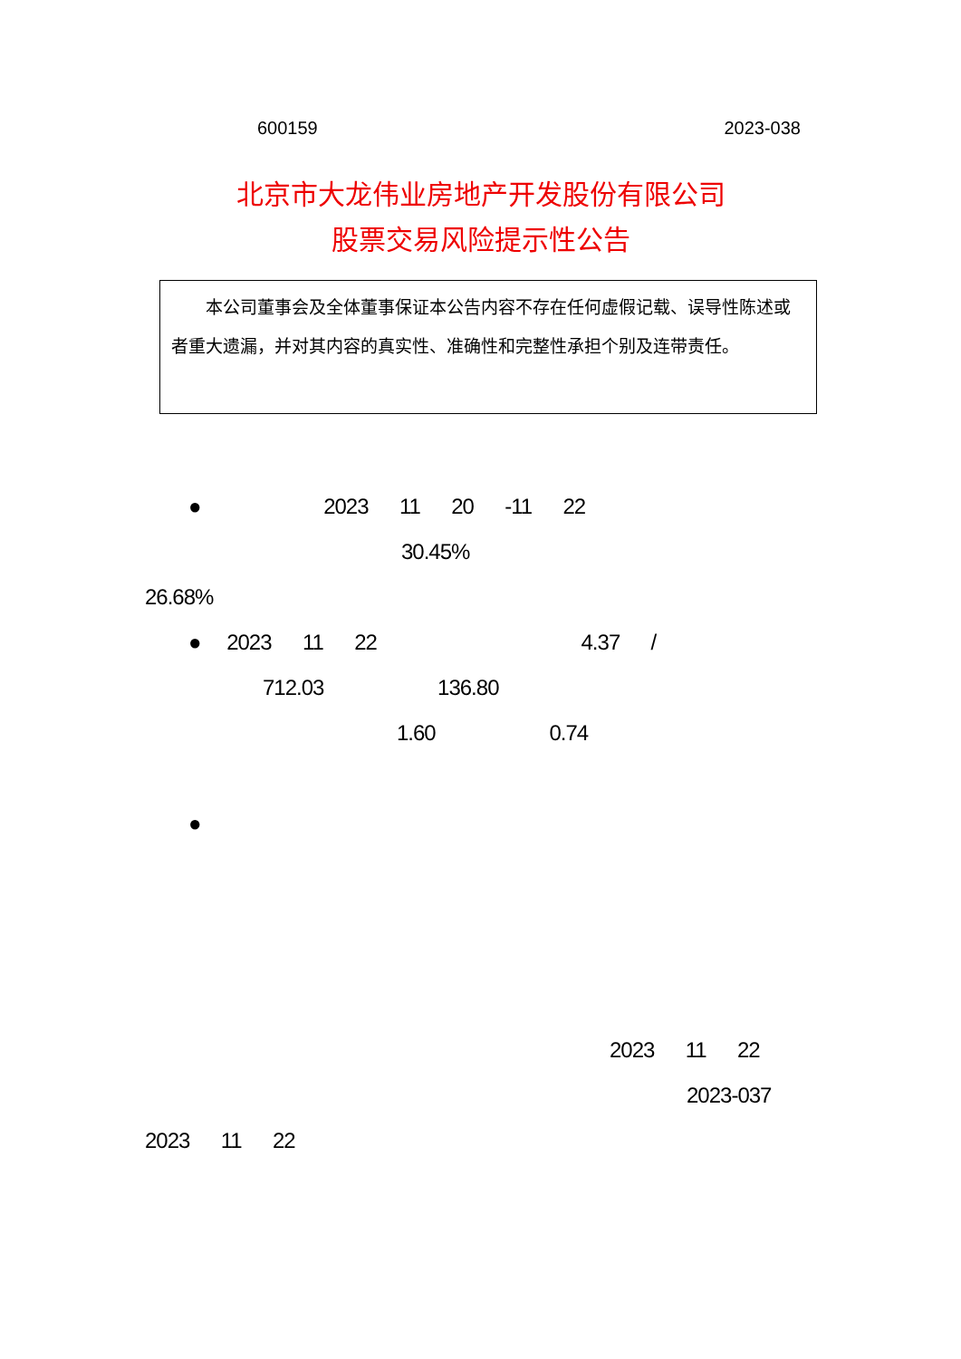600159 2023-038
北京市大龙伟业房地产开发股份有限公司
股票交易风险提示性公告
  本公司董事会及全体董事保证本公告内容不存在任何虚假记载、误导性陈述或者重大遗漏，并对其内容的真实性、准确性和完整性承担个别及连带责任。
● 2023   11   20   -11   22
30.45%
26.68%
●  2023   11   22 4.37   /
712.03 136.80
1.60 0.74
●
2023   11   22
2023-037
2023   11   22